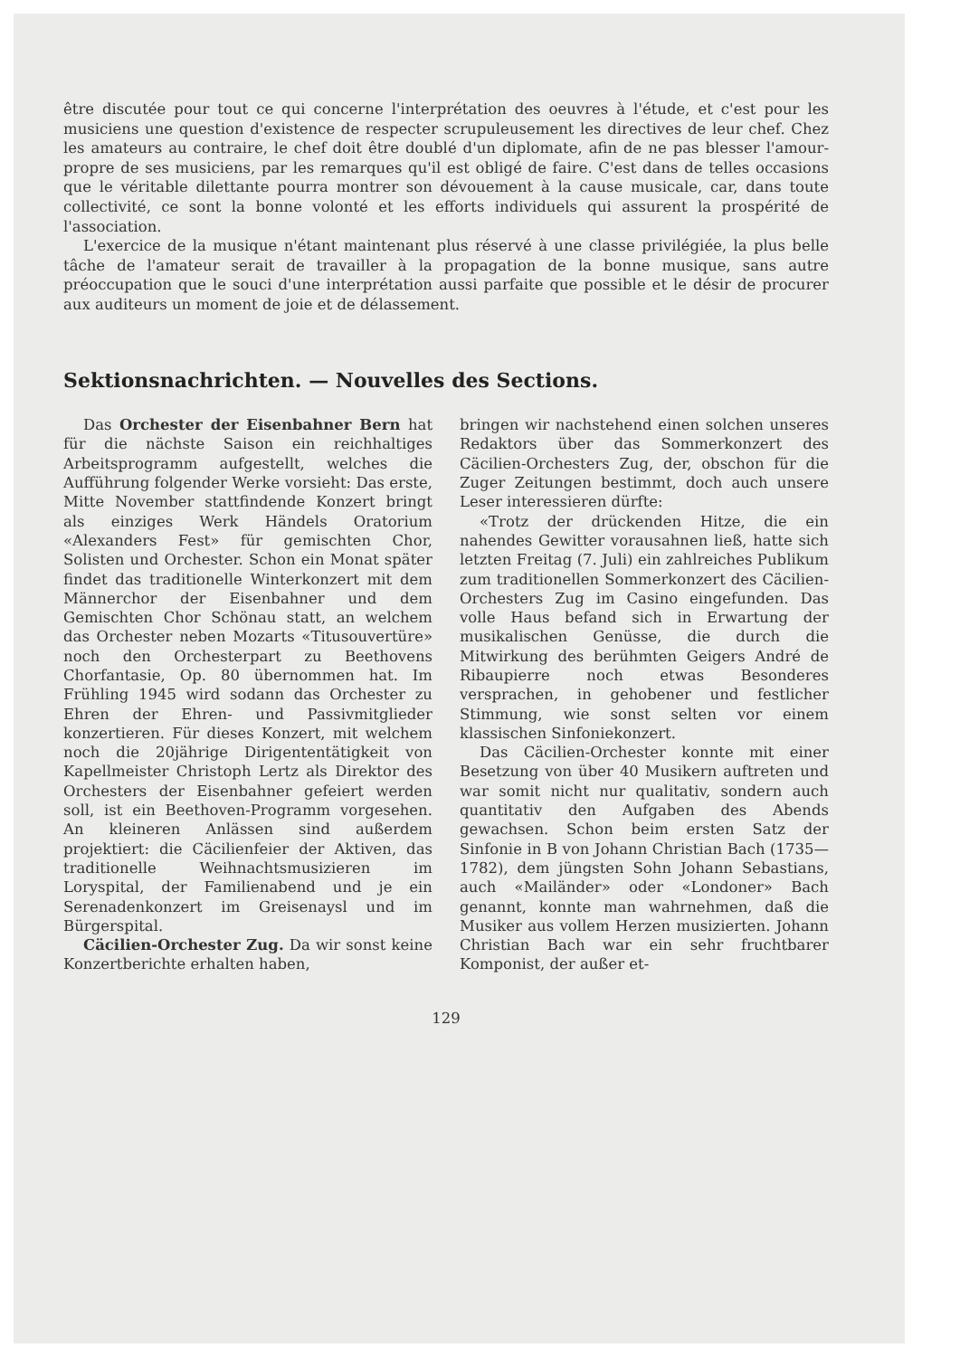être discutée pour tout ce qui concerne l'interprétation des oeuvres à l'étude, et c'est pour les musiciens une question d'existence de respecter scrupuleusement les directives de leur chef. Chez les amateurs au contraire, le chef doit être doublé d'un diplomate, afin de ne pas blesser l'amour-propre de ses musiciens, par les remarques qu'il est obligé de faire. C'est dans de telles occasions que le véritable dilettante pourra montrer son dévouement à la cause musicale, car, dans toute collectivité, ce sont la bonne volonté et les efforts individuels qui assurent la prospérité de l'association.
L'exercice de la musique n'étant maintenant plus réservé à une classe privilégiée, la plus belle tâche de l'amateur serait de travailler à la propagation de la bonne musique, sans autre préoccupation que le souci d'une interprétation aussi parfaite que possible et le désir de procurer aux auditeurs un moment de joie et de délassement.
Sektionsnachrichten. — Nouvelles des Sections.
Das Orchester der Eisenbahner Bern hat für die nächste Saison ein reichhaltiges Arbeitsprogramm aufgestellt, welches die Aufführung folgender Werke vorsieht: Das erste, Mitte November stattfindende Konzert bringt als einziges Werk Händels Oratorium «Alexanders Fest» für gemischten Chor, Solisten und Orchester. Schon ein Monat später findet das traditionelle Winterkonzert mit dem Männerchor der Eisenbahner und dem Gemischten Chor Schönau statt, an welchem das Orchester neben Mozarts «Titusouvertüre» noch den Orchesterpart zu Beethovens Chorfantasie, Op. 80 übernommen hat. Im Frühling 1945 wird sodann das Orchester zu Ehren der Ehren- und Passivmitglieder konzertieren. Für dieses Konzert, mit welchem noch die 20jährige Dirigententätigkeit von Kapellmeister Christoph Lertz als Direktor des Orchesters der Eisenbahner gefeiert werden soll, ist ein Beethoven-Programm vorgesehen. An kleineren Anlässen sind außerdem projektiert: die Cäcilienfeier der Aktiven, das traditionelle Weihnachtsmusizieren im Loryspital, der Familienabend und je ein Serenadenkonzert im Greisenaysl und im Bürgerspital.
Cäcilien-Orchester Zug. Da wir sonst keine Konzertberichte erhalten haben,
bringen wir nachstehend einen solchen unseres Redaktors über das Sommerkonzert des Cäcilien-Orchesters Zug, der, obschon für die Zuger Zeitungen bestimmt, doch auch unsere Leser interessieren dürfte:
«Trotz der drückenden Hitze, die ein nahendes Gewitter vorausahnen ließ, hatte sich letzten Freitag (7. Juli) ein zahlreiches Publikum zum traditionellen Sommerkonzert des Cäcilien-Orchesters Zug im Casino eingefunden. Das volle Haus befand sich in Erwartung der musikalischen Genüsse, die durch die Mitwirkung des berühmten Geigers André de Ribaupierre noch etwas Besonderes versprachen, in gehobener und festlicher Stimmung, wie sonst selten vor einem klassischen Sinfoniekonzert.
Das Cäcilien-Orchester konnte mit einer Besetzung von über 40 Musikern auftreten und war somit nicht nur qualitativ, sondern auch quantitativ den Aufgaben des Abends gewachsen. Schon beim ersten Satz der Sinfonie in B von Johann Christian Bach (1735—1782), dem jüngsten Sohn Johann Sebastians, auch «Mailänder» oder «Londoner» Bach genannt, konnte man wahrnehmen, daß die Musiker aus vollem Herzen musizierten. Johann Christian Bach war ein sehr fruchtbarer Komponist, der außer et-
129